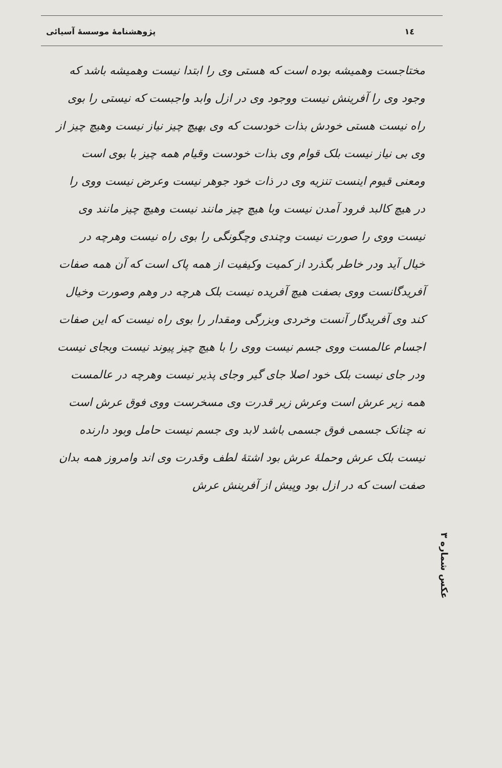١٤ پژوهشنامهٔ موسسهٔ آسیائی
مختاجست وهمیشه بوده است که هستی وی را ابتدا نیست وهمیشه باشد که وجود وی را آفرینش نیست ووجود وی در ازل وابد واجبست که نیستی را بوی راه نیست هستی خودش بذات خودست که وی بهیچ چیز نیاز نیست وهیچ چیز از وی بی نیاز نیست بلک قوام وی بذات خودست وقیام همه چیز با بوی است ومعنی قیوم اینست تنزیه وی در ذات خود جوهر نیست وعرض نیست ووی را در هیچ کالبد فرود آمدن نیست وبا هیچ چیز مانند نیست وهیچ چیز مانند وی نیست ووی را صورت نیست وچندی وچگونگی را بوی راه نیست وهرچه در خیال آید ودر خاطر بگذرد از کمیت وکیفیت از همه پاک است که آن همه صفات آفریدگانست ووی بصفت هیچ آفریده نیست بلک هرچه در وهم وصورت وخیال کند وی آفریدگار آنست وخردی وبزرگی ومقدار را بوی راه نیست که این صفات اجسام عالمست ووی جسم نیست ووی را با هیچ چیز پیوند نیست وبجای نیست ودر جای نیست بلک خود اصلا جای گیر وجای پذیر نیست وهرچه در عالمست همه زیر عرش است وعرش زیر قدرت وی مسخرست ووی فوق عرش است نه چنانک جسمی فوق جسمی باشد لابد وی جسم نیست حامل وبود دارنده نیست بلک عرش وحملهٔ عرش بود اشتهٔ لطف وقدرت وی اند وامروز همه بدان صفت است که در ازل بود وپیش از آفرینش عرش
عکس شماره ٣